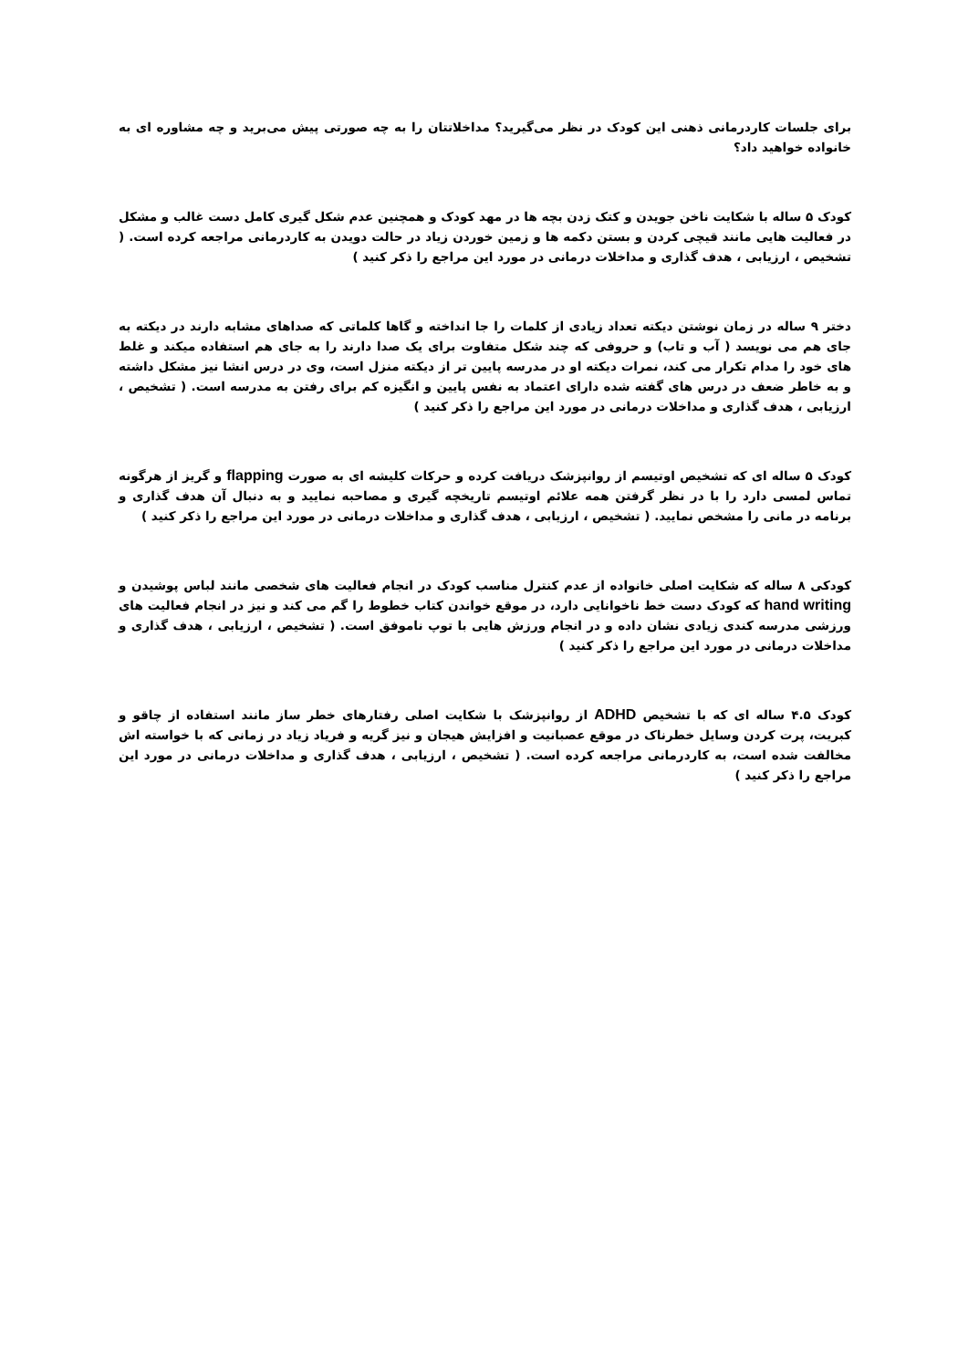برای جلسات کاردرمانی ذهنی این کودک در نظر می‌گیرید؟ مداخلاتتان را به چه صورتی پیش می‌برید و چه مشاوره ای به خانواده خواهید داد؟
کودک ۵ ساله با شکایت ناخن جویدن و کتک زدن بچه ها در مهد کودک و همچنین عدم شکل گیری کامل دست غالب و مشکل در فعالیت هایی مانند قیچی کردن و بستن دکمه ها و زمین خوردن زیاد در حالت دویدن به کاردرمانی مراجعه کرده است. ( تشخیص ، ارزیابی ، هدف گذاری و مداخلات درمانی در مورد این مراجع را ذکر کنید )
دختر ۹ ساله در زمان نوشتن دیکته تعداد زیادی از کلمات را جا انداخته و گاها کلماتی که صداهای مشابه دارند در دیکته به جای هم می نویسد ( آب و تاب) و حروفی که چند شکل متفاوت برای یک صدا دارند را به جای هم استفاده میکند و غلط های خود را مدام تکرار می کند، نمرات دیکته او در مدرسه پایین تر از دیکته منزل است، وی در درس انشا نیز مشکل داشته و به خاطر ضعف در درس های گفته شده دارای اعتماد به نفس پایین و انگیزه کم برای رفتن به مدرسه است. ( تشخیص ، ارزیابی ، هدف گذاری و مداخلات درمانی در مورد این مراجع را ذکر کنید )
کودک ۵ ساله ای که تشخیص اوتیسم از روانپزشک دریافت کرده و حرکات کلیشه ای به صورت flapping و گریز از هرگونه تماس لمسی دارد را با در نظر گرفتن همه علائم اوتیسم تاریخچه گیری و مصاحبه نمایید و به دنبال آن هدف گذاری و برنامه در مانی را مشخص نمایید. ( تشخیص ، ارزیابی ، هدف گذاری و مداخلات درمانی در مورد این مراجع را ذکر کنید )
کودکی ۸ ساله که شکایت اصلی خانواده از عدم کنترل مناسب کودک در انجام فعالیت های شخصی مانند لباس پوشیدن و hand writing که کودک دست خط ناخوانایی دارد، در موقع خواندن کتاب خطوط را گم می کند و نیز در انجام فعالیت های ورزشی مدرسه کندی زیادی نشان داده و در انجام ورزش هایی با توپ ناموفق است. ( تشخیص ، ارزیابی ، هدف گذاری و مداخلات درمانی در مورد این مراجع را ذکر کنید )
کودک ۴.۵ ساله ای که با تشخیص ADHD از روانپزشک با شکایت اصلی رفتارهای خطر ساز مانند استفاده از چاقو و کبریت، پرت کردن وسایل خطرناک در موقع عصبانیت و افزایش هیجان و نیز گریه و فریاد زیاد در زمانی که با خواسته اش مخالفت شده است، به کاردرمانی مراجعه کرده است. ( تشخیص ، ارزیابی ، هدف گذاری و مداخلات درمانی در مورد این مراجع را ذکر کنید )